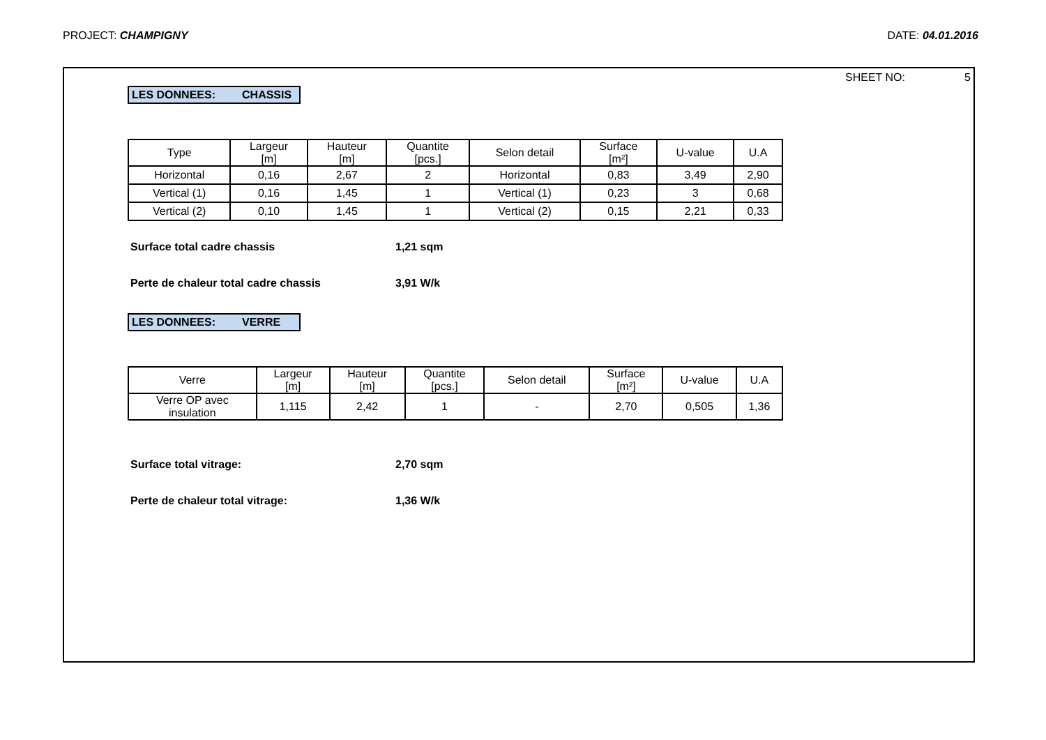PROJECT: CHAMPIGNY DATE: 04.01.2016
SHEET NO: 5
LES DONNEES: CHASSIS
| Type | Largeur [m] | Hauteur [m] | Quantite [pcs.] | Selon detail | Surface [m²] | U-value | U.A |
| --- | --- | --- | --- | --- | --- | --- | --- |
| Horizontal | 0,16 | 2,67 | 2 | Horizontal | 0,83 | 3,49 | 2,90 |
| Vertical (1) | 0,16 | 1,45 | 1 | Vertical (1) | 0,23 | 3 | 0,68 |
| Vertical (2) | 0,10 | 1,45 | 1 | Vertical (2) | 0,15 | 2,21 | 0,33 |
Surface total cadre chassis 1,21 sqm
Perte de chaleur total cadre chassis 3,91 W/k
LES DONNEES: VERRE
| Verre | Largeur [m] | Hauteur [m] | Quantite [pcs.] | Selon detail | Surface [m²] | U-value | U.A |
| --- | --- | --- | --- | --- | --- | --- | --- |
| Verre OP avec insulation | 1,115 | 2,42 | 1 | - | 2,70 | 0,505 | 1,36 |
Surface total vitrage: 2,70 sqm
Perte de chaleur total vitrage: 1,36 W/k